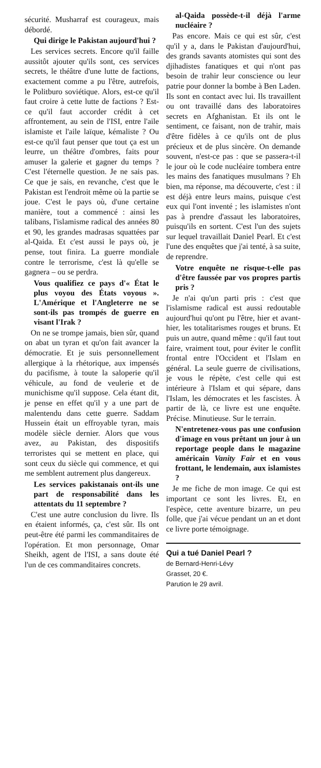sécurité. Musharraf est courageux, mais débordé.
Qui dirige le Pakistan aujourd'hui ?
Les services secrets. Encore qu'il faille aussitôt ajouter qu'ils sont, ces services secrets, le théâtre d'une lutte de factions, exactement comme a pu l'être, autrefois, le Politburo soviétique. Alors, est-ce qu'il faut croire à cette lutte de factions ? Est-ce qu'il faut accorder crédit à cet affrontement, au sein de l'ISI, entre l'aile islamiste et l'aile laïque, kémaliste ? Ou est-ce qu'il faut penser que tout ça est un leurre, un théâtre d'ombres, faits pour amuser la galerie et gagner du temps ? C'est l'éternelle question. Je ne sais pas. Ce que je sais, en revanche, c'est que le Pakistan est l'endroit même où la partie se joue. C'est le pays où, d'une certaine manière, tout a commencé : ainsi les talibans, l'islamisme radical des années 80 et 90, les grandes madrasas squattées par al-Qaida. Et c'est aussi le pays où, je pense, tout finira. La guerre mondiale contre le terrorisme, c'est là qu'elle se gagnera – ou se perdra.
Vous qualifiez ce pays d'« État le plus voyou des États voyous ». L'Amérique et l'Angleterre ne se sont-ils pas trompés de guerre en visant l'Irak ?
On ne se trompe jamais, bien sûr, quand on abat un tyran et qu'on fait avancer la démocratie. Et je suis personnellement allergique à la rhétorique, aux impensés du pacifisme, à toute la saloperie qu'il véhicule, au fond de veulerie et de munichisme qu'il suppose. Cela étant dit, je pense en effet qu'il y a une part de malentendu dans cette guerre. Saddam Hussein était un effroyable tyran, mais modèle siècle dernier. Alors que vous avez, au Pakistan, des dispositifs terroristes qui se mettent en place, qui sont ceux du siècle qui commence, et qui me semblent autrement plus dangereux.
Les services pakistanais ont-ils une part de responsabilité dans les attentats du 11 septembre ?
C'est une autre conclusion du livre. Ils en étaient informés, ça, c'est sûr. Ils ont peut-être été parmi les commanditaires de l'opération. Et mon personnage, Omar Sheikh, agent de l'ISI, a sans doute été l'un de ces commanditaires concrets.
al-Qaida possède-t-il déjà l'arme nucléaire ?
Pas encore. Mais ce qui est sûr, c'est qu'il y a, dans le Pakistan d'aujourd'hui, des grands savants atomistes qui sont des djihadistes fanatiques et qui n'ont pas besoin de trahir leur conscience ou leur patrie pour donner la bombe à Ben Laden. Ils sont en contact avec lui. Ils travaillent ou ont travaillé dans des laboratoires secrets en Afghanistan. Et ils ont le sentiment, ce faisant, non de trahir, mais d'être fidèles à ce qu'ils ont de plus précieux et de plus sincère. On demande souvent, n'est-ce pas : que se passera-t-il le jour où le code nucléaire tombera entre les mains des fanatiques musulmans ? Eh bien, ma réponse, ma découverte, c'est : il est déjà entre leurs mains, puisque c'est eux qui l'ont inventé ; les islamistes n'ont pas à prendre d'assaut les laboratoires, puisqu'ils en sortent. C'est l'un des sujets sur lequel travaillait Daniel Pearl. Et c'est l'une des enquêtes que j'ai tenté, à sa suite, de reprendre.
Votre enquête ne risque-t-elle pas d'être faussée par vos propres partis pris ?
Je n'ai qu'un parti pris : c'est que l'islamisme radical est aussi redoutable aujourd'hui qu'ont pu l'être, hier et avant-hier, les totalitarismes rouges et bruns. Et puis un autre, quand même : qu'il faut tout faire, vraiment tout, pour éviter le conflit frontal entre l'Occident et l'Islam en général. La seule guerre de civilisations, je vous le répète, c'est celle qui est intérieure à l'Islam et qui sépare, dans l'Islam, les démocrates et les fascistes. À partir de là, ce livre est une enquête. Précise. Minutieuse. Sur le terrain.
N'entretenez-vous pas une confusion d'image en vous prêtant un jour à un reportage people dans le magazine américain Vanity Fair et en vous frottant, le lendemain, aux islamistes ?
Je me fiche de mon image. Ce qui est important ce sont les livres. Et, en l'espèce, cette aventure bizarre, un peu folle, que j'ai vécue pendant un an et dont ce livre porte témoignage.
Qui a tué Daniel Pearl ?
de Bernard-Henri-Lévy
Grasset, 20 €.
Parution le 29 avril.